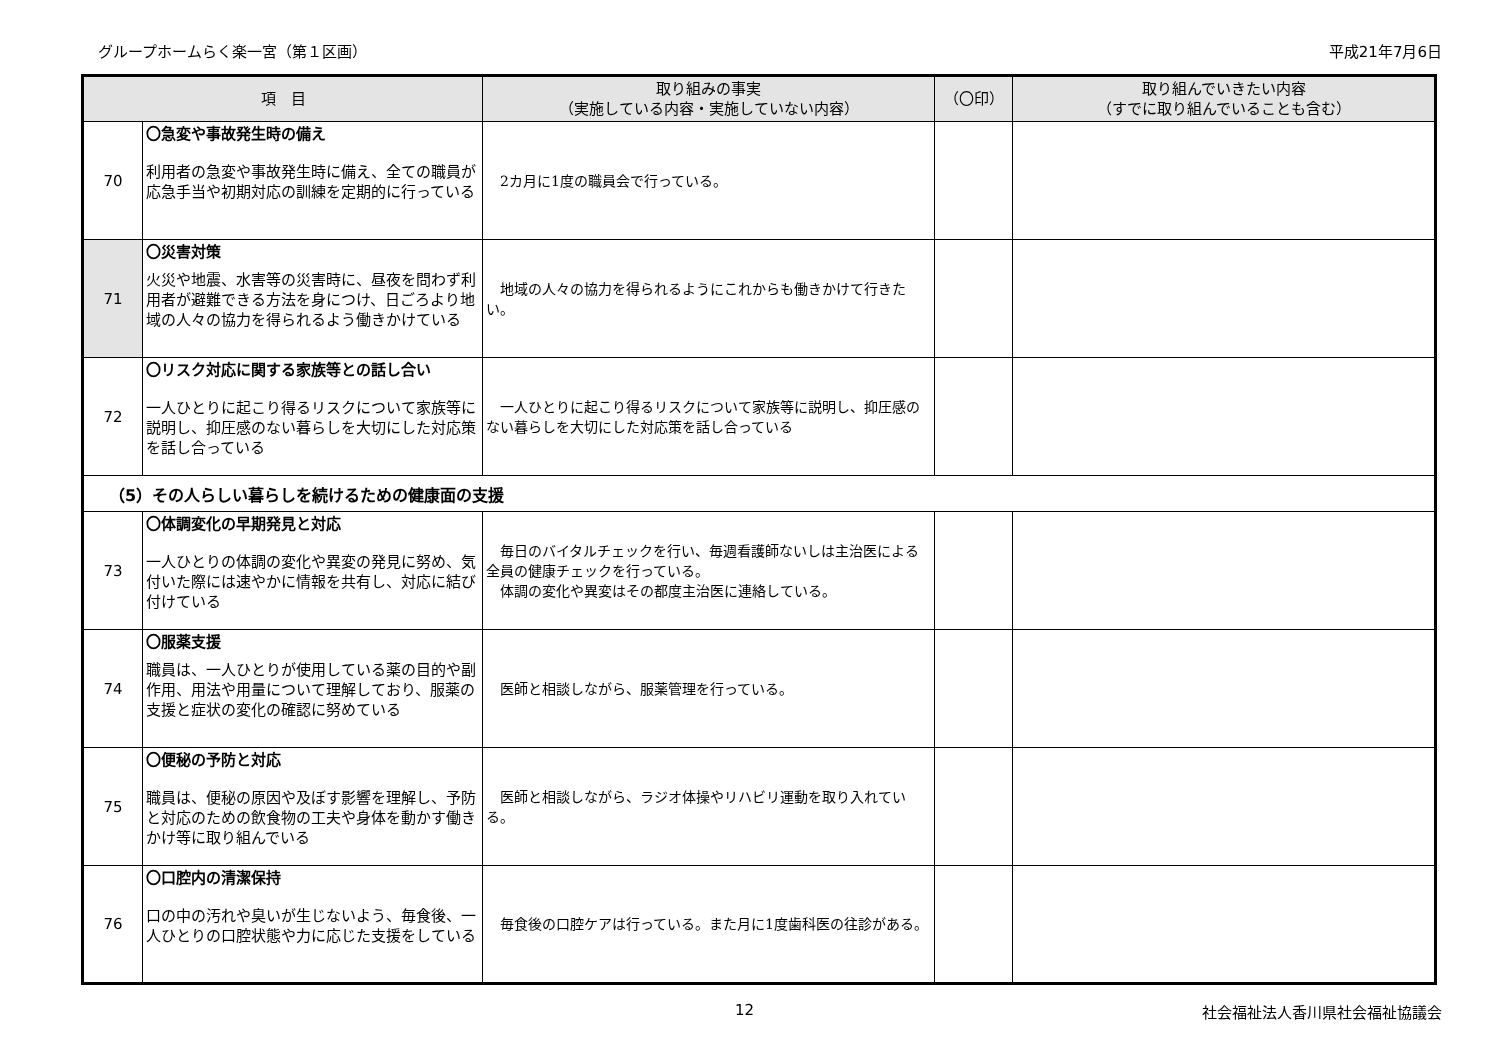グループホームらく楽一宮（第１区画） 平成21年7月6日
| 項 目 | | 取り組みの事実 （実施している内容・実施していない内容） | （〇印） | 取り組んでいきたい内容 （すでに取り組んでいることも含む） |
| --- | --- | --- | --- | --- |
| 70 | 〇急変や事故発生時の備え 利用者の急変や事故発生時に備え、全ての職員が応急手当や初期対応の訓練を定期的に行っている | 2カ月に1度の職員会で行っている。 | | |
| 71 | 〇災害対策 火災や地震、水害等の災害時に、昼夜を問わず利用者が避難できる方法を身につけ、日ごろより地域の人々の協力を得られるよう働きかけている | 地域の人々の協力を得られるようにこれからも働きかけて行きたい。 | | |
| 72 | 〇リスク対応に関する家族等との話し合い 一人ひとりに起こり得るリスクについて家族等に説明し、抑圧感のない暮らしを大切にした対応策を話し合っている | 一人ひとりに起こり得るリスクについて家族等に説明し、抑圧感のない暮らしを大切にした対応策を話し合っている | | |
| （5）その人らしい暮らしを続けるための健康面の支援 | | | | |
| 73 | 〇体調変化の早期発見と対応 一人ひとりの体調の変化や異変の発見に努め、気付いた際には速やかに情報を共有し、対応に結び付けている | 毎日のバイタルチェックを行い、毎週看護師ないしは主治医による全員の健康チェックを行っている。 体調の変化や異変はその都度主治医に連絡している。 | | |
| 74 | 〇服薬支援 職員は、一人ひとりが使用している薬の目的や副作用、用法や用量について理解しており、服薬の支援と症状の変化の確認に努めている | 医師と相談しながら、服薬管理を行っている。 | | |
| 75 | 〇便秘の予防と対応 職員は、便秘の原因や及ぼす影響を理解し、予防と対応のための飲食物の工夫や身体を動かす働きかけ等に取り組んでいる | 医師と相談しながら、ラジオ体操やリハビリ運動を取り入れている。 | | |
| 76 | 〇口腔内の清潔保持 口の中の汚れや臭いが生じないよう、毎食後、一人ひとりの口腔状態や力に応じた支援をしている | 毎食後の口腔ケアは行っている。また月に1度歯科医の往診がある。 | | |
12 社会福祉法人香川県社会福祉協議会